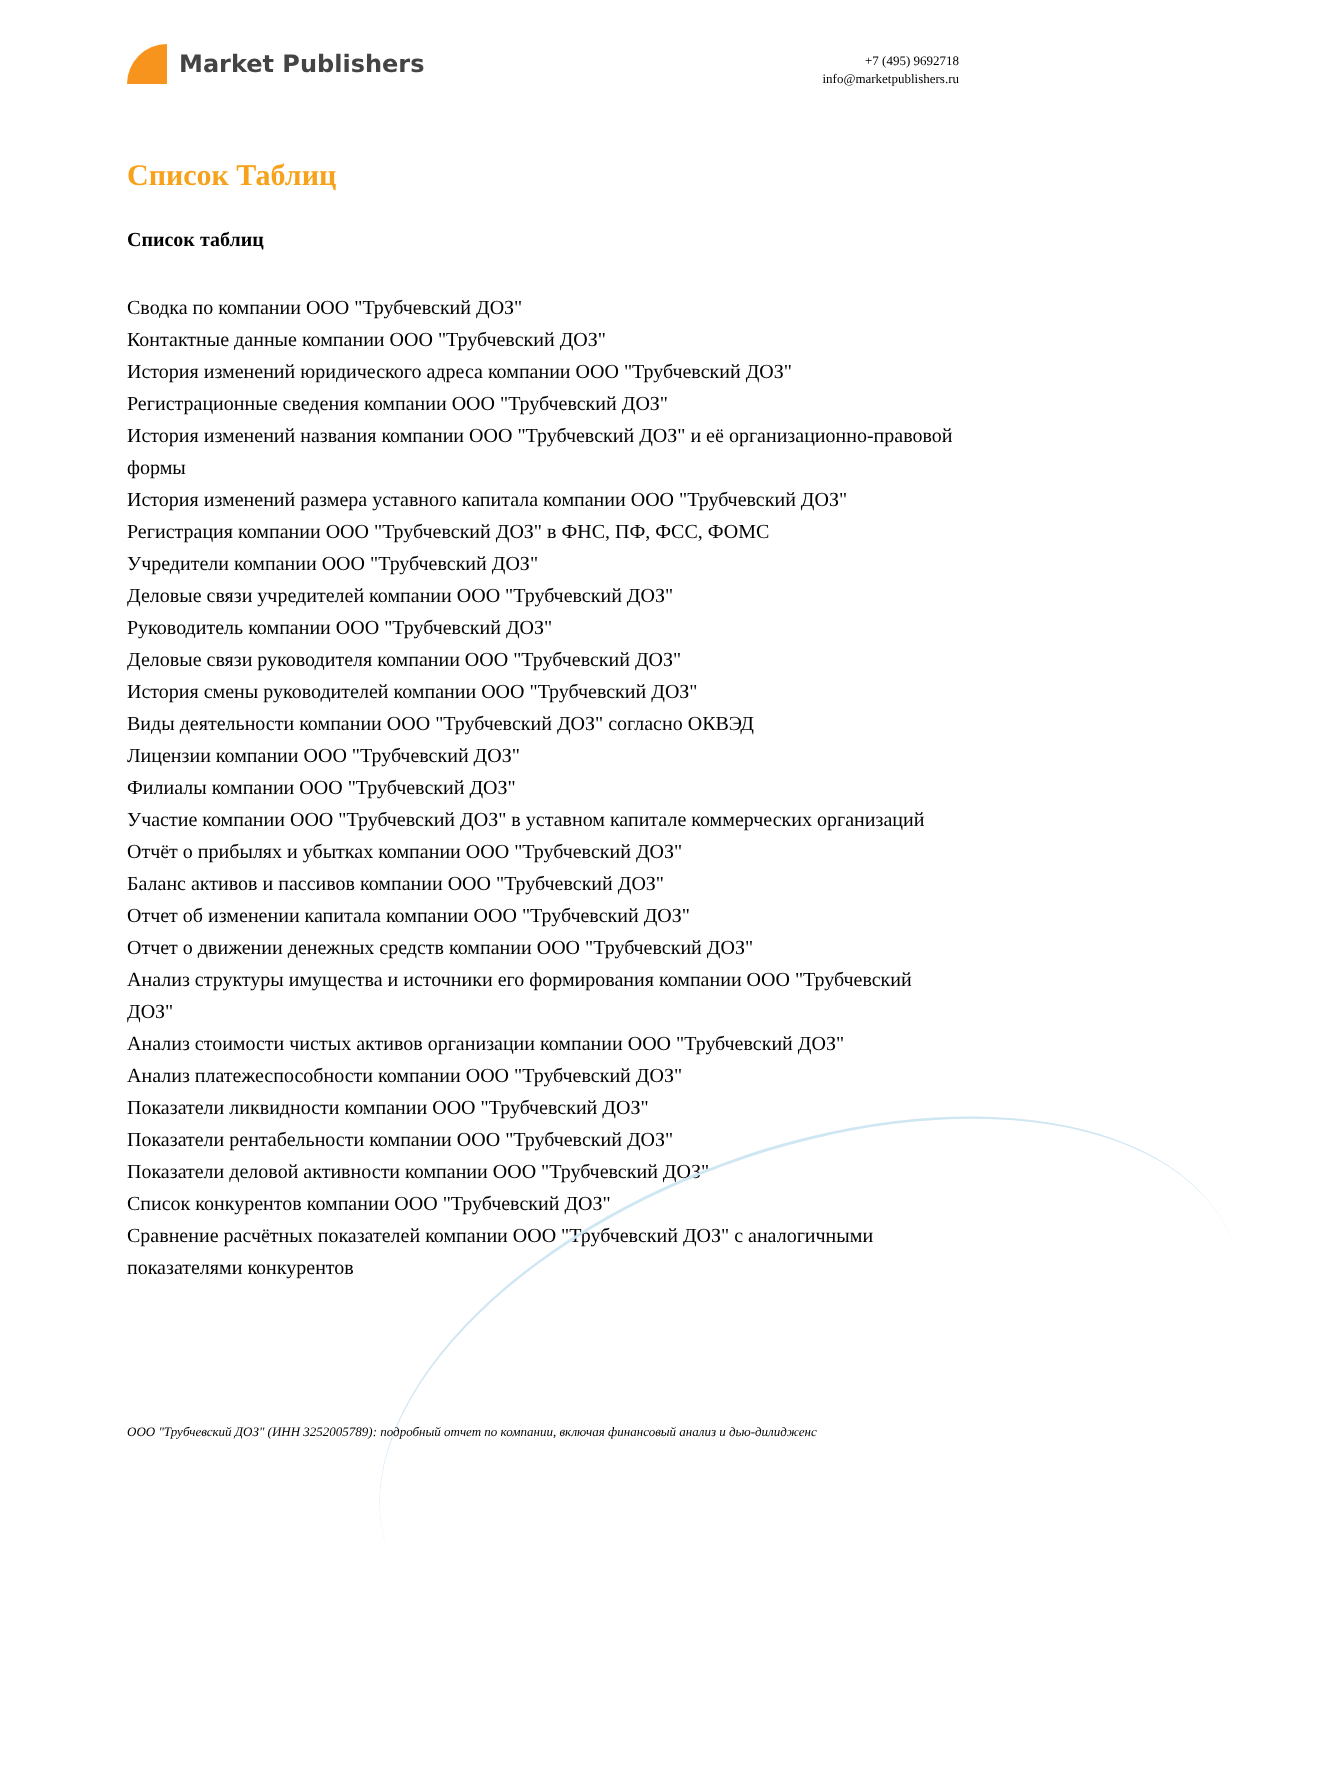Market Publishers
+7 (495) 9692718
info@marketpublishers.ru
Список Таблиц
Список таблиц
Сводка по компании ООО "Трубчевский ДОЗ"
Контактные данные компании ООО "Трубчевский ДОЗ"
История изменений юридического адреса компании ООО "Трубчевский ДОЗ"
Регистрационные сведения компании ООО "Трубчевский ДОЗ"
История изменений названия компании ООО "Трубчевский ДОЗ" и её организационно-правовой формы
История изменений размера уставного капитала компании ООО "Трубчевский ДОЗ"
Регистрация компании ООО "Трубчевский ДОЗ" в ФНС, ПФ, ФСС, ФОМС
Учредители компании ООО "Трубчевский ДОЗ"
Деловые связи учредителей компании ООО "Трубчевский ДОЗ"
Руководитель компании ООО "Трубчевский ДОЗ"
Деловые связи руководителя компании ООО "Трубчевский ДОЗ"
История смены руководителей компании ООО "Трубчевский ДОЗ"
Виды деятельности компании ООО "Трубчевский ДОЗ" согласно ОКВЭД
Лицензии компании ООО "Трубчевский ДОЗ"
Филиалы компании ООО "Трубчевский ДОЗ"
Участие компании ООО "Трубчевский ДОЗ" в уставном капитале коммерческих организаций
Отчёт о прибылях и убытках компании ООО "Трубчевский ДОЗ"
Баланс активов и пассивов компании ООО "Трубчевский ДОЗ"
Отчет об изменении капитала компании ООО "Трубчевский ДОЗ"
Отчет о движении денежных средств компании ООО "Трубчевский ДОЗ"
Анализ структуры имущества и источники его формирования компании ООО "Трубчевский ДОЗ"
Анализ стоимости чистых активов организации компании ООО "Трубчевский ДОЗ"
Анализ платежеспособности компании ООО "Трубчевский ДОЗ"
Показатели ликвидности компании ООО "Трубчевский ДОЗ"
Показатели рентабельности компании ООО "Трубчевский ДОЗ"
Показатели деловой активности компании ООО "Трубчевский ДОЗ"
Список конкурентов компании ООО "Трубчевский ДОЗ"
Сравнение расчётных показателей компании ООО "Трубчевский ДОЗ" с аналогичными показателями конкурентов
ООО "Трубчевский ДОЗ" (ИНН 3252005789): подробный отчет по компании, включая финансовый анализ и дью-дилидженс